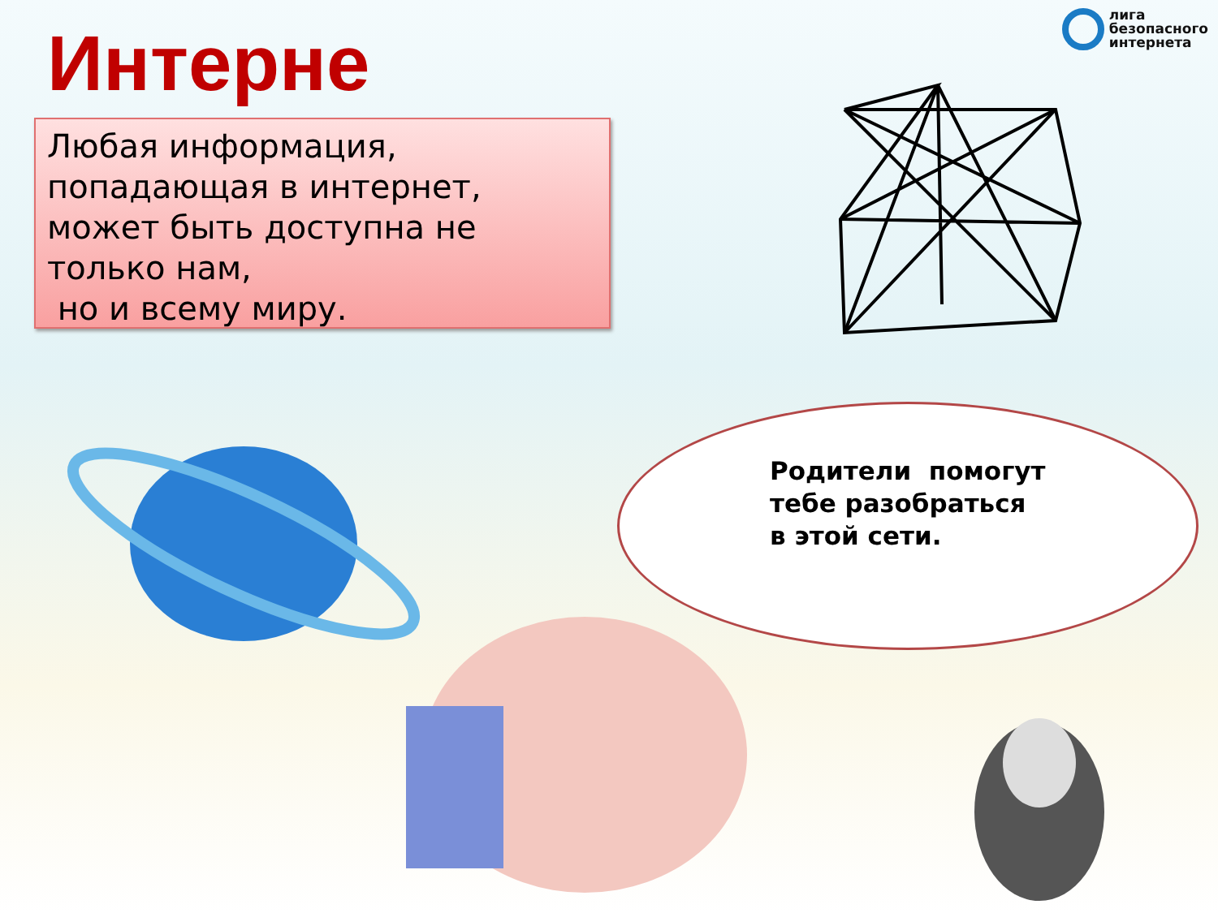лига
безопасного
интернета
Интерне
Любая информация, попадающая в интернет, может быть доступна не только нам,
но и всему миру.
Родители помогут
тебе разобраться
в этой сети.